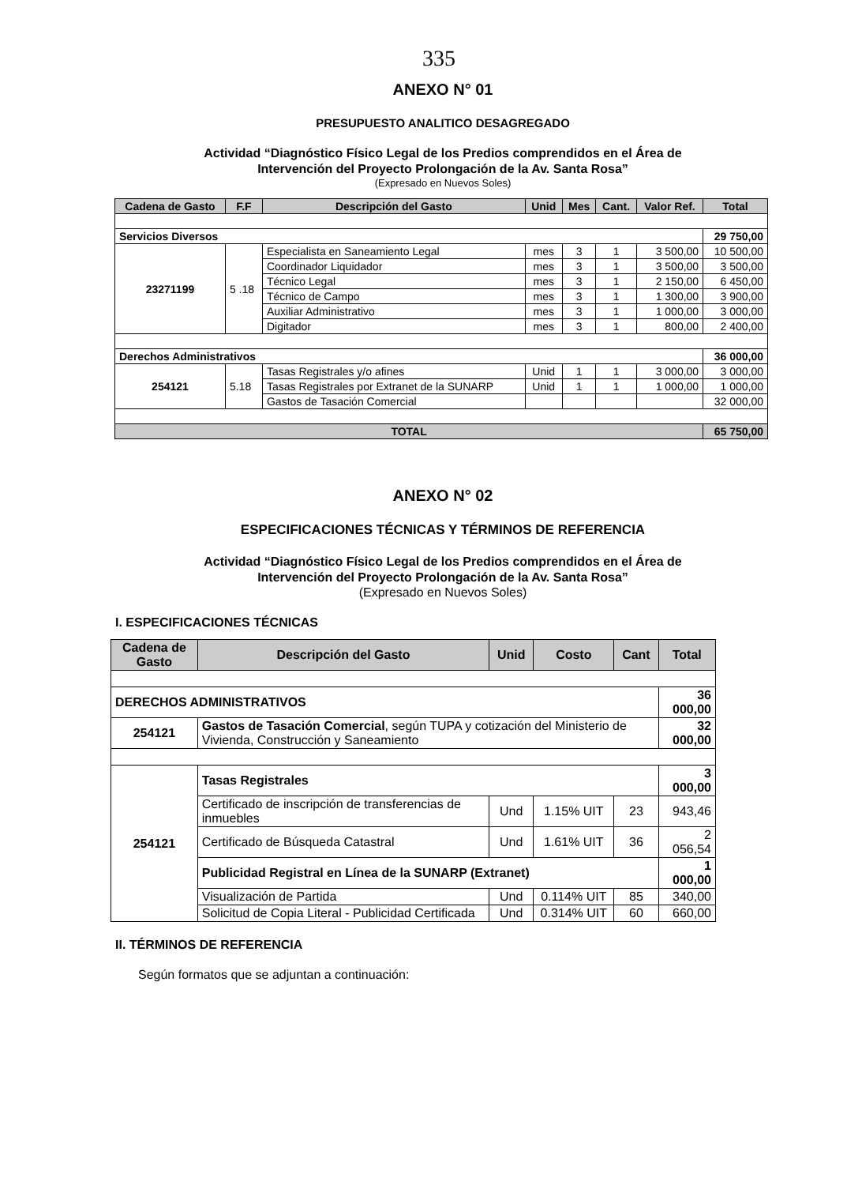335
ANEXO N° 01
PRESUPUESTO ANALITICO DESAGREGADO
Actividad “Diagnóstico Físico Legal de los Predios comprendidos en el Área de
Intervención del Proyecto Prolongación de la Av. Santa Rosa”
(Expresado en Nuevos Soles)
| Cadena de Gasto | F.F | Descripción del Gasto | Unid | Mes | Cant. | Valor Ref. | Total |
| --- | --- | --- | --- | --- | --- | --- | --- |
| Servicios Diversos | | | | | | | 29 750,00 |
| 23271199 | 5 .18 | Especialista en Saneamiento Legal | mes | 3 | 1 | 3 500,00 | 10 500,00 |
| | | Coordinador Liquidador | mes | 3 | 1 | 3 500,00 | 3 500,00 |
| | | Técnico Legal | mes | 3 | 1 | 2 150,00 | 6 450,00 |
| | | Técnico de Campo | mes | 3 | 1 | 1 300,00 | 3 900,00 |
| | | Auxiliar Administrativo | mes | 3 | 1 | 1 000,00 | 3 000,00 |
| | | Digitador | mes | 3 | 1 | 800,00 | 2 400,00 |
| Derechos Administrativos | | | | | | | 36 000,00 |
| 254121 | 5.18 | Tasas Registrales y/o afines | Unid | 1 | 1 | 3 000,00 | 3 000,00 |
| | | Tasas Registrales por Extranet de la SUNARP | Unid | 1 | 1 | 1 000,00 | 1 000,00 |
| | | Gastos de Tasación Comercial | | | | | 32 000,00 |
| TOTAL | | | | | | | 65 750,00 |
ANEXO N° 02
ESPECIFICACIONES TÉCNICAS Y TÉRMINOS DE REFERENCIA
Actividad “Diagnóstico Físico Legal de los Predios comprendidos en el Área de
Intervención del Proyecto Prolongación de la Av. Santa Rosa”
(Expresado en Nuevos Soles)
I. ESPECIFICACIONES TÉCNICAS
| Cadena de Gasto | Descripción del Gasto | Unid | Costo | Cant | Total |
| --- | --- | --- | --- | --- | --- |
| DERECHOS ADMINISTRATIVOS | | | | | 36 000,00 |
| 254121 | Gastos de Tasación Comercial , según TUPA y cotización del Ministerio de Vivienda, Construcción y Saneamiento | | | | 32 000,00 |
| 254121 | Tasas Registrales | | | | 3 000,00 |
| | Certificado de inscripción de transferencias de inmuebles | Und | 1.15% UIT | 23 | 943,46 |
| | Certificado de Búsqueda Catastral | Und | 1.61% UIT | 36 | 2 056,54 |
| | Publicidad Registral en Línea de la SUNARP (Extranet) | | | | 1 000,00 |
| | Visualización de Partida | Und | 0.114% UIT | 85 | 340,00 |
| | Solicitud de Copia Literal - Publicidad Certificada | Und | 0.314% UIT | 60 | 660,00 |
II. TÉRMINOS DE REFERENCIA
Según formatos que se adjuntan a continuación: